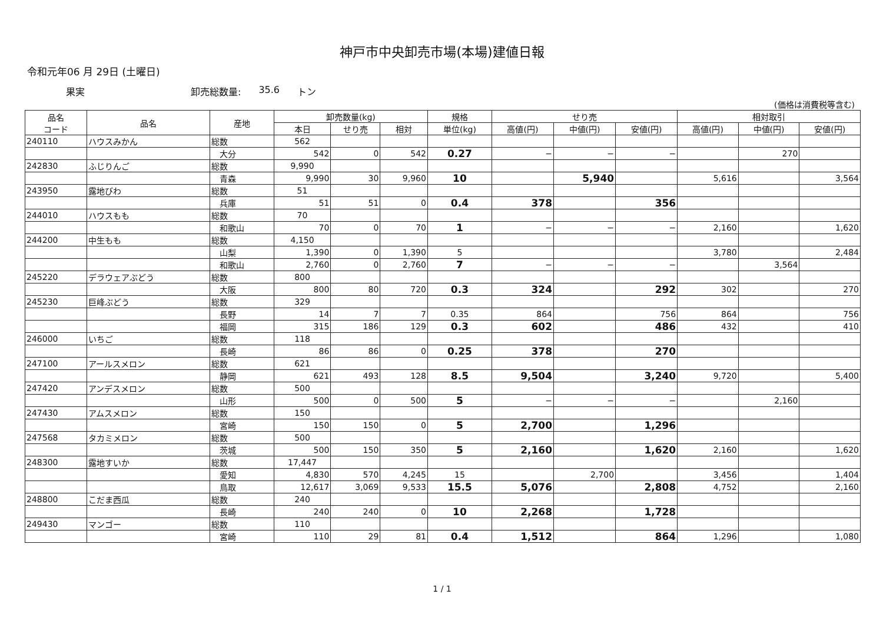神戸市中央卸売市場(本場)建値日報
令和元年06 月 29日 (土曜日)
果実 卸売総数量: 35.6 トン
(価格は消費税等含む)
| 品名 コード | 品名 | 産地 | 卸売数量(kg) | | | 規格 | せり売 | | | 相対取引 | | |
| --- | --- | --- | --- | --- | --- | --- | --- | --- | --- | --- | --- | --- |
| | | | 本日 | せり売 | 相対 | 単位(kg) | 高値(円) | 中値(円) | 安値(円) | 高値(円) | 中値(円) | 安値(円) |
| 240110 | ハウスみかん | 総数 | 562 | | | | | | | | | |
| | | 大分 | 542 | 0 | 542 | 0.27 | − | − | − | | 270 | |
| 242830 | ふじりんご | 総数 | 9,990 | | | | | | | | | |
| | | 青森 | 9,990 | 30 | 9,960 | 10 | | 5,940 | | 5,616 | | 3,564 |
| 243950 | 露地びわ | 総数 | 51 | | | | | | | | | |
| | | 兵庫 | 51 | 51 | 0 | 0.4 | 378 | | 356 | | | |
| 244010 | ハウスもも | 総数 | 70 | | | | | | | | | |
| | | 和歌山 | 70 | 0 | 70 | 1 | − | − | − | 2,160 | | 1,620 |
| 244200 | 中生もも | 総数 | 4,150 | | | | | | | | | |
| | | 山梨 | 1,390 | 0 | 1,390 | 5 | | | | 3,780 | | 2,484 |
| | | 和歌山 | 2,760 | 0 | 2,760 | 7 | − | − | − | | 3,564 | |
| 245220 | デラウェアぶどう | 総数 | 800 | | | | | | | | | |
| | | 大阪 | 800 | 80 | 720 | 0.3 | 324 | | 292 | 302 | | 270 |
| 245230 | 巨峰ぶどう | 総数 | 329 | | | | | | | | | |
| | | 長野 | 14 | 7 | 7 | 0.35 | 864 | | 756 | 864 | | 756 |
| | | 福岡 | 315 | 186 | 129 | 0.3 | 602 | | 486 | 432 | | 410 |
| 246000 | いちご | 総数 | 118 | | | | | | | | | |
| | | 長崎 | 86 | 86 | 0 | 0.25 | 378 | | 270 | | | |
| 247100 | アールスメロン | 総数 | 621 | | | | | | | | | |
| | | 静岡 | 621 | 493 | 128 | 8.5 | 9,504 | | 3,240 | 9,720 | | 5,400 |
| 247420 | アンデスメロン | 総数 | 500 | | | | | | | | | |
| | | 山形 | 500 | 0 | 500 | 5 | − | − | − | | 2,160 | |
| 247430 | アムスメロン | 総数 | 150 | | | | | | | | | |
| | | 宮崎 | 150 | 150 | 0 | 5 | 2,700 | | 1,296 | | | |
| 247568 | タカミメロン | 総数 | 500 | | | | | | | | | |
| | | 茨城 | 500 | 150 | 350 | 5 | 2,160 | | 1,620 | 2,160 | | 1,620 |
| 248300 | 露地すいか | 総数 | 17,447 | | | | | | | | | |
| | | 愛知 | 4,830 | 570 | 4,245 | 15 | | 2,700 | | 3,456 | | 1,404 |
| | | 鳥取 | 12,617 | 3,069 | 9,533 | 15.5 | 5,076 | | 2,808 | 4,752 | | 2,160 |
| 248800 | こだま西瓜 | 総数 | 240 | | | | | | | | | |
| | | 長崎 | 240 | 240 | 0 | 10 | 2,268 | | 1,728 | | | |
| 249430 | マンゴー | 総数 | 110 | | | | | | | | | |
| | | 宮崎 | 110 | 29 | 81 | 0.4 | 1,512 | | 864 | 1,296 | | 1,080 |
1 / 1